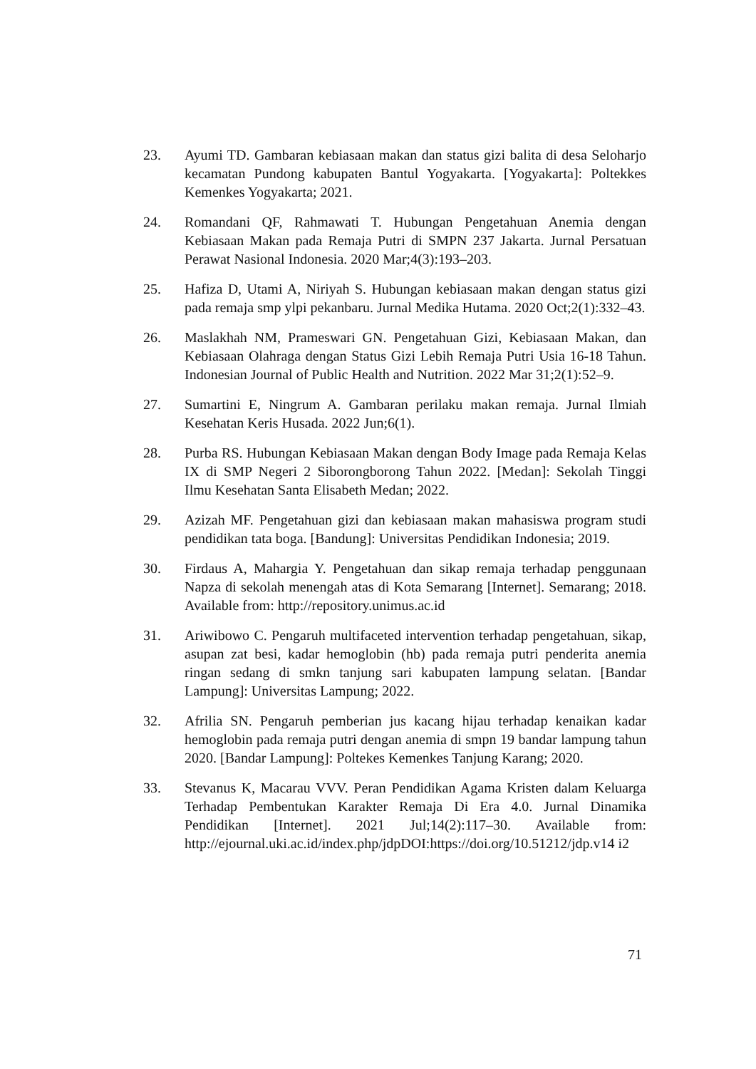23. Ayumi TD. Gambaran kebiasaan makan dan status gizi balita di desa Seloharjo kecamatan Pundong kabupaten Bantul Yogyakarta. [Yogyakarta]: Poltekkes Kemenkes Yogyakarta; 2021.
24. Romandani QF, Rahmawati T. Hubungan Pengetahuan Anemia dengan Kebiasaan Makan pada Remaja Putri di SMPN 237 Jakarta. Jurnal Persatuan Perawat Nasional Indonesia. 2020 Mar;4(3):193–203.
25. Hafiza D, Utami A, Niriyah S. Hubungan kebiasaan makan dengan status gizi pada remaja smp ylpi pekanbaru. Jurnal Medika Hutama. 2020 Oct;2(1):332–43.
26. Maslakhah NM, Prameswari GN. Pengetahuan Gizi, Kebiasaan Makan, dan Kebiasaan Olahraga dengan Status Gizi Lebih Remaja Putri Usia 16-18 Tahun. Indonesian Journal of Public Health and Nutrition. 2022 Mar 31;2(1):52–9.
27. Sumartini E, Ningrum A. Gambaran perilaku makan remaja. Jurnal Ilmiah Kesehatan Keris Husada. 2022 Jun;6(1).
28. Purba RS. Hubungan Kebiasaan Makan dengan Body Image pada Remaja Kelas IX di SMP Negeri 2 Siborongborong Tahun 2022. [Medan]: Sekolah Tinggi Ilmu Kesehatan Santa Elisabeth Medan; 2022.
29. Azizah MF. Pengetahuan gizi dan kebiasaan makan mahasiswa program studi pendidikan tata boga. [Bandung]: Universitas Pendidikan Indonesia; 2019.
30. Firdaus A, Mahargia Y. Pengetahuan dan sikap remaja terhadap penggunaan Napza di sekolah menengah atas di Kota Semarang [Internet]. Semarang; 2018. Available from: http://repository.unimus.ac.id
31. Ariwibowo C. Pengaruh multifaceted intervention terhadap pengetahuan, sikap, asupan zat besi, kadar hemoglobin (hb) pada remaja putri penderita anemia ringan sedang di smkn tanjung sari kabupaten lampung selatan. [Bandar Lampung]: Universitas Lampung; 2022.
32. Afrilia SN. Pengaruh pemberian jus kacang hijau terhadap kenaikan kadar hemoglobin pada remaja putri dengan anemia di smpn 19 bandar lampung tahun 2020. [Bandar Lampung]: Poltekes Kemenkes Tanjung Karang; 2020.
33. Stevanus K, Macarau VVV. Peran Pendidikan Agama Kristen dalam Keluarga Terhadap Pembentukan Karakter Remaja Di Era 4.0. Jurnal Dinamika Pendidikan [Internet]. 2021 Jul;14(2):117–30. Available from: http://ejournal.uki.ac.id/index.php/jdpDOI:https://doi.org/10.51212/jdp.v14 i2
71